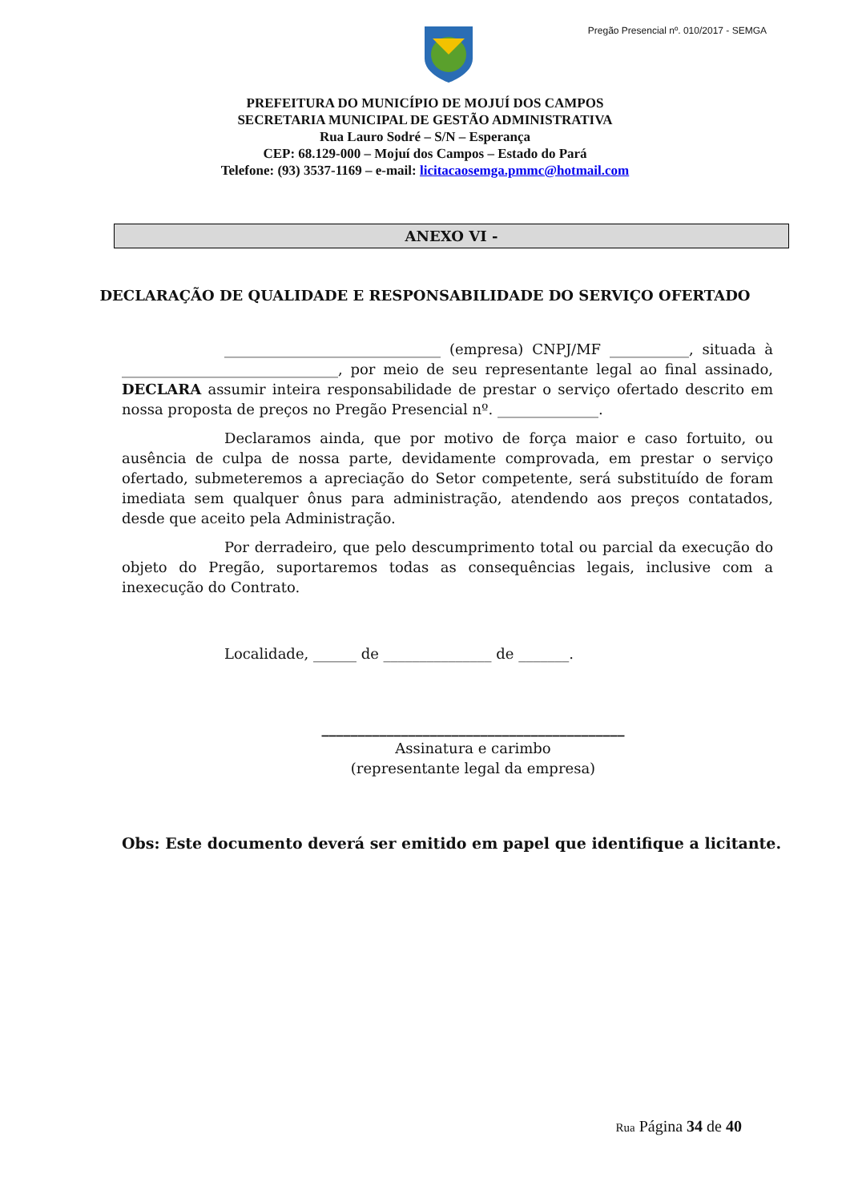Pregão Presencial nº. 010/2017 - SEMGA
PREFEITURA DO MUNICÍPIO DE MOJUÍ DOS CAMPOS
SECRETARIA MUNICIPAL DE GESTÃO ADMINISTRATIVA
Rua Lauro Sodré – S/N – Esperança
CEP: 68.129-000 – Mojuí dos Campos – Estado do Pará
Telefone: (93) 3537-1169 – e-mail: licitacaosemga.pmmc@hotmail.com
ANEXO VI -
DECLARAÇÃO DE QUALIDADE E RESPONSABILIDADE DO SERVIÇO OFERTADO
______________________________ (empresa) CNPJ/MF ___________, situada à ______________________________, por meio de seu representante legal ao final assinado, DECLARA assumir inteira responsabilidade de prestar o serviço ofertado descrito em nossa proposta de preços no Pregão Presencial nº. ______________.
Declaramos ainda, que por motivo de força maior e caso fortuito, ou ausência de culpa de nossa parte, devidamente comprovada, em prestar o serviço ofertado, submeteremos a apreciação do Setor competente, será substituído de foram imediata sem qualquer ônus para administração, atendendo aos preços contatados, desde que aceito pela Administração.
Por derradeiro, que pelo descumprimento total ou parcial da execução do objeto do Pregão, suportaremos todas as consequências legais, inclusive com a inexecução do Contrato.
Localidade, ______ de _______________ de _______.
__________________________________________
Assinatura e carimbo
(representante legal da empresa)
Obs: Este documento deverá ser emitido em papel que identifique a licitante.
Rua Página 34 de 40